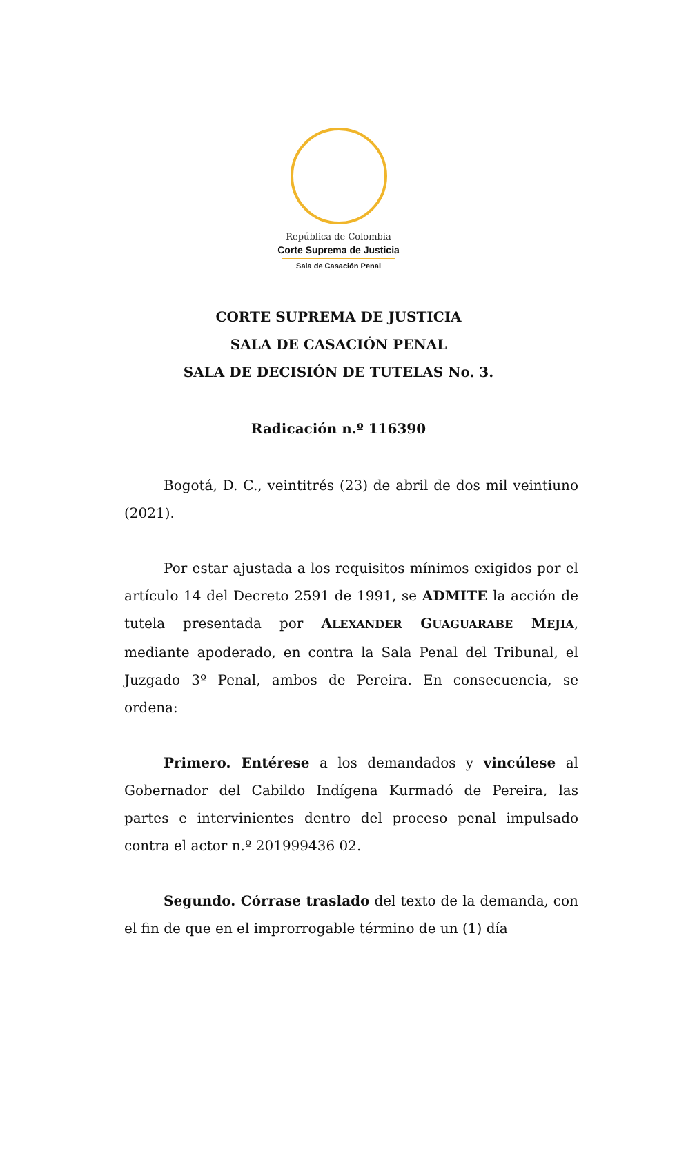República de Colombia
Corte Suprema de Justicia
Sala de Casación Penal
CORTE SUPREMA DE JUSTICIA
SALA DE CASACIÓN PENAL
SALA DE DECISIÓN DE TUTELAS No. 3.
Radicación n.º 116390
Bogotá, D. C., veintitrés (23) de abril de dos mil veintiuno (2021).
Por estar ajustada a los requisitos mínimos exigidos por el artículo 14 del Decreto 2591 de 1991, se ADMITE la acción de tutela presentada por ALEXANDER GUAGUARABE MEJIA, mediante apoderado, en contra la Sala Penal del Tribunal, el Juzgado 3º Penal, ambos de Pereira. En consecuencia, se ordena:
Primero. Entérese a los demandados y vincúlese al Gobernador del Cabildo Indígena Kurmadó de Pereira, las partes e intervinientes dentro del proceso penal impulsado contra el actor n.º 201999436 02.
Segundo. Córrase traslado del texto de la demanda, con el fin de que en el improrrogable término de un (1) día